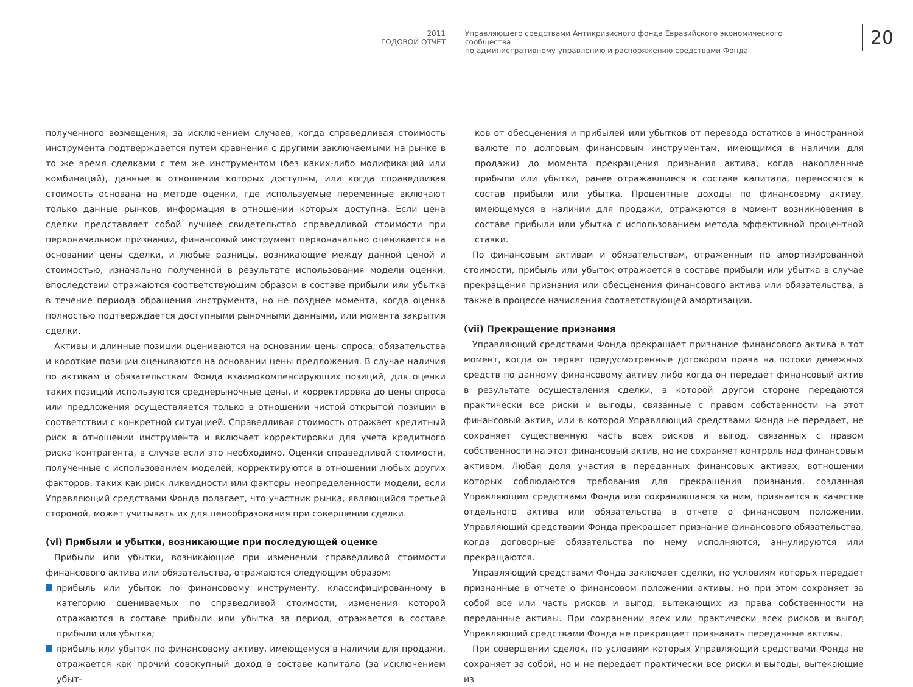2011
ГОДОВОЙ ОТЧЕТ
Управляющего средствами Антикризисного фонда Евразийского экономического сообщества
по административному управлению и распоряжению средствами Фонда
20
полученного возмещения, за исключением случаев, когда справедливая стоимость инструмента подтверждается путем сравнения с другими заключаемыми на рынке в то же время сделками с тем же инструментом (без каких-либо модификаций или комбинаций), данные в отношении которых доступны, или когда справедливая стоимость основана на методе оценки, где используемые переменные включают только данные рынков, информация в отношении которых доступна. Если цена сделки представляет собой лучшее свидетельство справедливой стоимости при первоначальном признании, финансовый инструмент первоначально оценивается на основании цены сделки, и любые разницы, возникающие между данной ценой и стоимостью, изначально полученной в результате использования модели оценки, впоследствии отражаются соответствующим образом в составе прибыли или убытка в течение периода обращения инструмента, но не позднее момента, когда оценка полностью подтверждается доступными рыночными данными, или момента закрытия сделки.
Активы и длинные позиции оцениваются на основании цены спроса; обязательства и короткие позиции оцениваются на основании цены предложения. В случае наличия по активам и обязательствам Фонда взаимокомпенсирующих позиций, для оценки таких позиций используются среднерыночные цены, и корректировка до цены спроса или предложения осуществляется только в отношении чистой открытой позиции в соответствии с конкретной ситуацией. Справедливая стоимость отражает кредитный риск в отношении инструмента и включает корректировки для учета кредитного риска контрагента, в случае если это необходимо. Оценки справедливой стоимости, полученные с использованием моделей, корректируются в отношении любых других факторов, таких как риск ликвидности или факторы неопределенности модели, если Управляющий средствами Фонда полагает, что участник рынка, являющийся третьей стороной, может учитывать их для ценообразования при совершении сделки.
(vi) Прибыли и убытки, возникающие при последующей оценке
Прибыли или убытки, возникающие при изменении справедливой стоимости финансового актива или обязательства, отражаются следующим образом:
прибыль или убыток по финансовому инструменту, классифицированному в категорию оцениваемых по справедливой стоимости, изменения которой отражаются в составе прибыли или убытка за период, отражается в составе прибыли или убытка;
прибыль или убыток по финансовому активу, имеющемуся в наличии для продажи, отражается как прочий совокупный доход в составе капитала (за исключением убыт-
ков от обесценения и прибылей или убытков от перевода остатков в иностранной валюте по долговым финансовым инструментам, имеющимся в наличии для продажи) до момента прекращения признания актива, когда накопленные прибыли или убытки, ранее отражавшиеся в составе капитала, переносятся в состав прибыли или убытка. Процентные доходы по финансовому активу, имеющемуся в наличии для продажи, отражаются в момент возникновения в составе прибыли или убытка с использованием метода эффективной процентной ставки.
По финансовым активам и обязательствам, отраженным по амортизированной стоимости, прибыль или убыток отражается в составе прибыли или убытка в случае прекращения признания или обесценения финансового актива или обязательства, а также в процессе начисления соответствующей амортизации.
(vii) Прекращение признания
Управляющий средствами Фонда прекращает признание финансового актива в тот момент, когда он теряет предусмотренные договором права на потоки денежных средств по данному финансовому активу либо когда он передает финансовый актив в результате осуществления сделки, в которой другой стороне передаются практически все риски и выгоды, связанные с правом собственности на этот финансовый актив, или в которой Управляющий средствами Фонда не передает, не сохраняет существенную часть всех рисков и выгод, связанных с правом собственности на этот финансовый актив, но не сохраняет контроль над финансовым активом. Любая доля участия в переданных финансовых активах, вотношении которых соблюдаются требования для прекращения признания, созданная Управляющим средствами Фонда или сохранившаяся за ним, признается в качестве отдельного актива или обязательства в отчете о финансовом положении. Управляющий средствами Фонда прекращает признание финансового обязательства, когда договорные обязательства по нему исполняются, аннулируются или прекращаются.
Управляющий средствами Фонда заключает сделки, по условиям которых передает признанные в отчете о финансовом положении активы, но при этом сохраняет за собой все или часть рисков и выгод, вытекающих из права собственности на переданные активы. При сохранении всех или практически всех рисков и выгод Управляющий средствами Фонда не прекращает признавать переданные активы.
При совершении сделок, по условиям которых Управляющий средствами Фонда не сохраняет за собой, но и не передает практически все риски и выгоды, вытекающие из